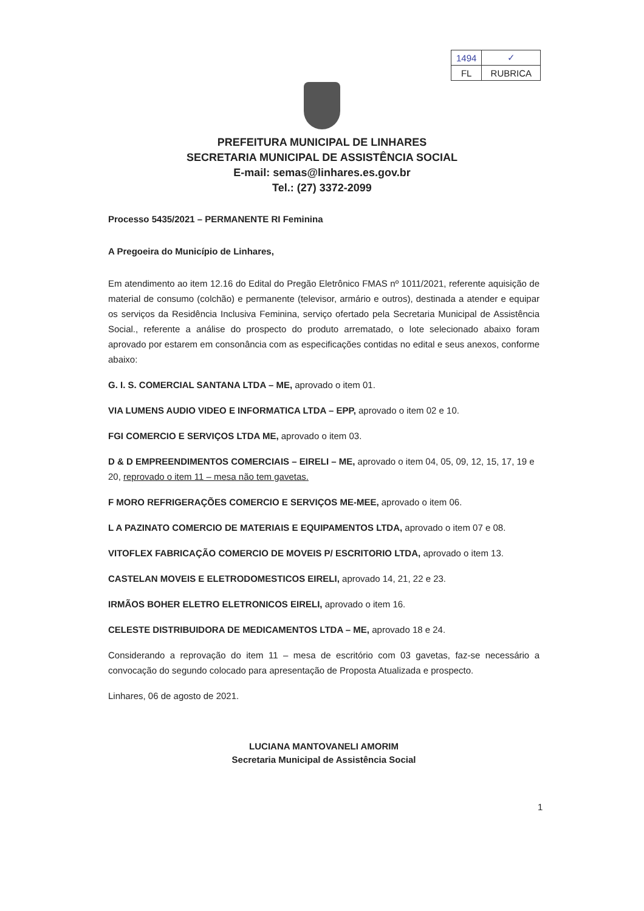| 1494 | ✓ |
| FL | RUBRICA |
PREFEITURA MUNICIPAL DE LINHARES
SECRETARIA MUNICIPAL DE ASSISTÊNCIA SOCIAL
E-mail: semas@linhares.es.gov.br
Tel.: (27) 3372-2099
Processo 5435/2021 – PERMANENTE RI Feminina
A Pregoeira do Município de Linhares,
Em atendimento ao item 12.16 do Edital do Pregão Eletrônico FMAS nº 1011/2021, referente aquisição de material de consumo (colchão) e permanente (televisor, armário e outros), destinada a atender e equipar os serviços da Residência Inclusiva Feminina, serviço ofertado pela Secretaria Municipal de Assistência Social., referente a análise do prospecto do produto arrematado, o lote selecionado abaixo foram aprovado por estarem em consonância com as especificações contidas no edital e seus anexos, conforme abaixo:
G. I. S. COMERCIAL SANTANA LTDA – ME, aprovado o item 01.
VIA LUMENS AUDIO VIDEO E INFORMATICA LTDA – EPP, aprovado o item 02 e 10.
FGI COMERCIO E SERVIÇOS LTDA ME, aprovado o item 03.
D & D EMPREENDIMENTOS COMERCIAIS – EIRELI – ME, aprovado o item 04, 05, 09, 12, 15, 17, 19 e 20, reprovado o item 11 – mesa não tem gavetas.
F MORO REFRIGERAÇÕES COMERCIO E SERVIÇOS ME-MEE, aprovado o item 06.
L A PAZINATO COMERCIO DE MATERIAIS E EQUIPAMENTOS LTDA, aprovado o item 07 e 08.
VITOFLEX FABRICAÇÃO COMERCIO DE MOVEIS P/ ESCRITORIO LTDA, aprovado o item 13.
CASTELAN MOVEIS E ELETRODOMESTICOS EIRELI, aprovado 14, 21, 22 e 23.
IRMÃOS BOHER ELETRO ELETRONICOS EIRELI, aprovado o item 16.
CELESTE DISTRIBUIDORA DE MEDICAMENTOS LTDA – ME, aprovado 18 e 24.
Considerando a reprovação do item 11 – mesa de escritório com 03 gavetas, faz-se necessário a convocação do segundo colocado para apresentação de Proposta Atualizada e prospecto.
Linhares, 06 de agosto de 2021.
LUCIANA MANTOVANELI AMORIM
Secretaria Municipal de Assistência Social
1